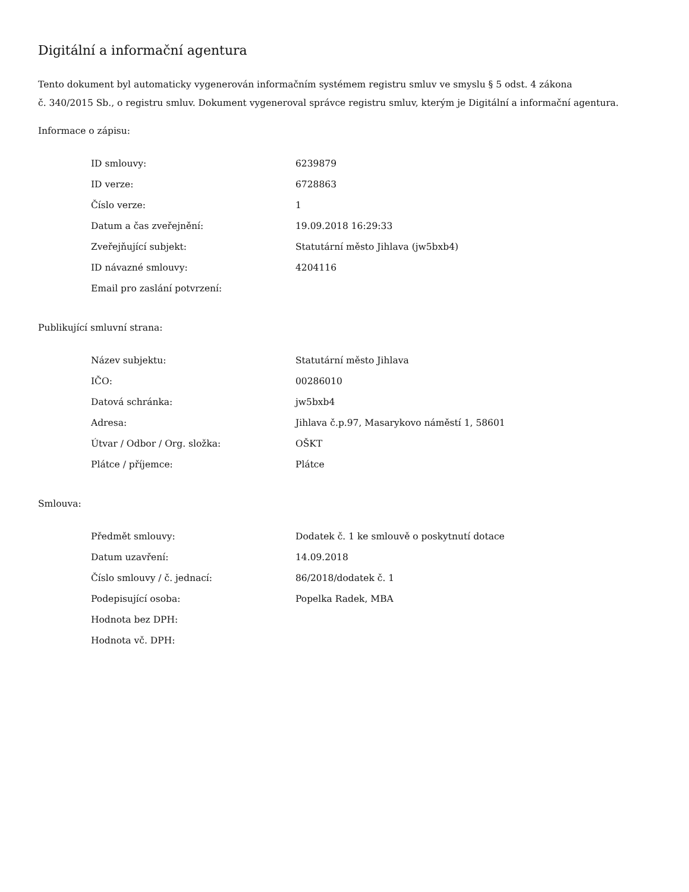Digitální a informační agentura
Tento dokument byl automaticky vygenerován informačním systémem registru smluv ve smyslu § 5 odst. 4 zákona
č. 340/2015 Sb., o registru smluv. Dokument vygeneroval správce registru smluv, kterým je Digitální a informační agentura.
Informace o zápisu:
| ID smlouvy: | 6239879 |
| ID verze: | 6728863 |
| Číslo verze: | 1 |
| Datum a čas zveřejnění: | 19.09.2018 16:29:33 |
| Zveřejňující subjekt: | Statutární město Jihlava (jw5bxb4) |
| ID návazné smlouvy: | 4204116 |
| Email pro zaslání potvrzení: | |
Publikující smluvní strana:
| Název subjektu: | Statutární město Jihlava |
| IČO: | 00286010 |
| Datová schránka: | jw5bxb4 |
| Adresa: | Jihlava č.p.97, Masarykovo náměstí 1, 58601 |
| Útvar / Odbor / Org. složka: | OŠKT |
| Plátce / příjemce: | Plátce |
Smlouva:
| Předmět smlouvy: | Dodatek č. 1 ke smlouvě o poskytnutí dotace |
| Datum uzavření: | 14.09.2018 |
| Číslo smlouvy / č. jednací: | 86/2018/dodatek č. 1 |
| Podepisující osoba: | Popelka Radek, MBA |
| Hodnota bez DPH: | |
| Hodnota vč. DPH: | |